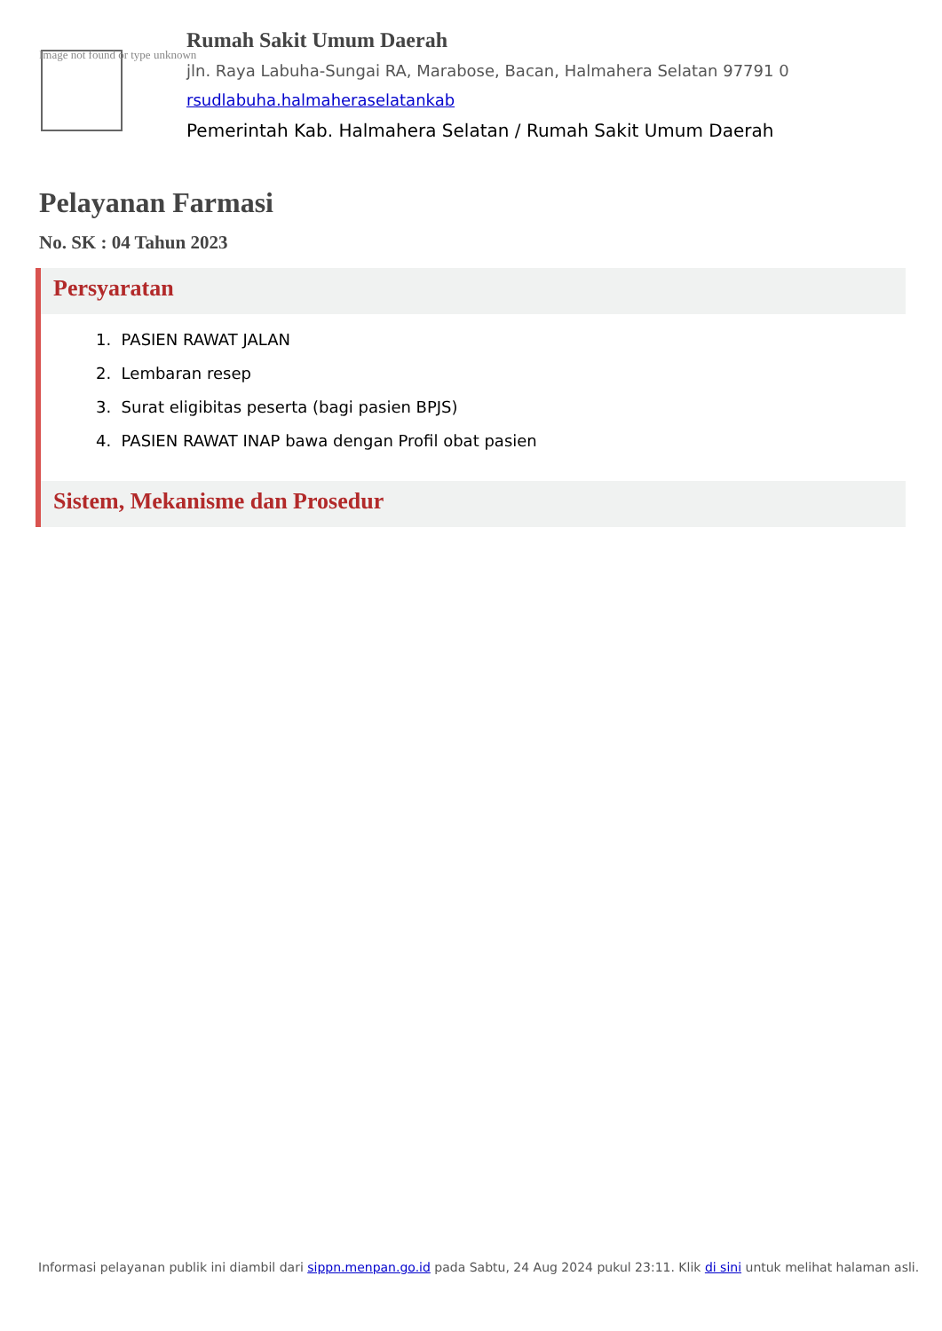Image not found or type unknown
Rumah Sakit Umum Daerah
jln. Raya Labuha-Sungai RA, Marabose, Bacan, Halmahera Selatan 97791 0
rsudlabuha.halmaheraselatankab
Pemerintah Kab. Halmahera Selatan / Rumah Sakit Umum Daerah
Pelayanan Farmasi
No. SK : 04 Tahun 2023
Persyaratan
1. PASIEN RAWAT JALAN
2. Lembaran resep
3. Surat eligibitas peserta (bagi pasien BPJS)
4. PASIEN RAWAT INAP bawa dengan Profil obat pasien
Sistem, Mekanisme dan Prosedur
Informasi pelayanan publik ini diambil dari sippn.menpan.go.id pada Sabtu, 24 Aug 2024 pukul 23:11. Klik di sini untuk melihat halaman asli.